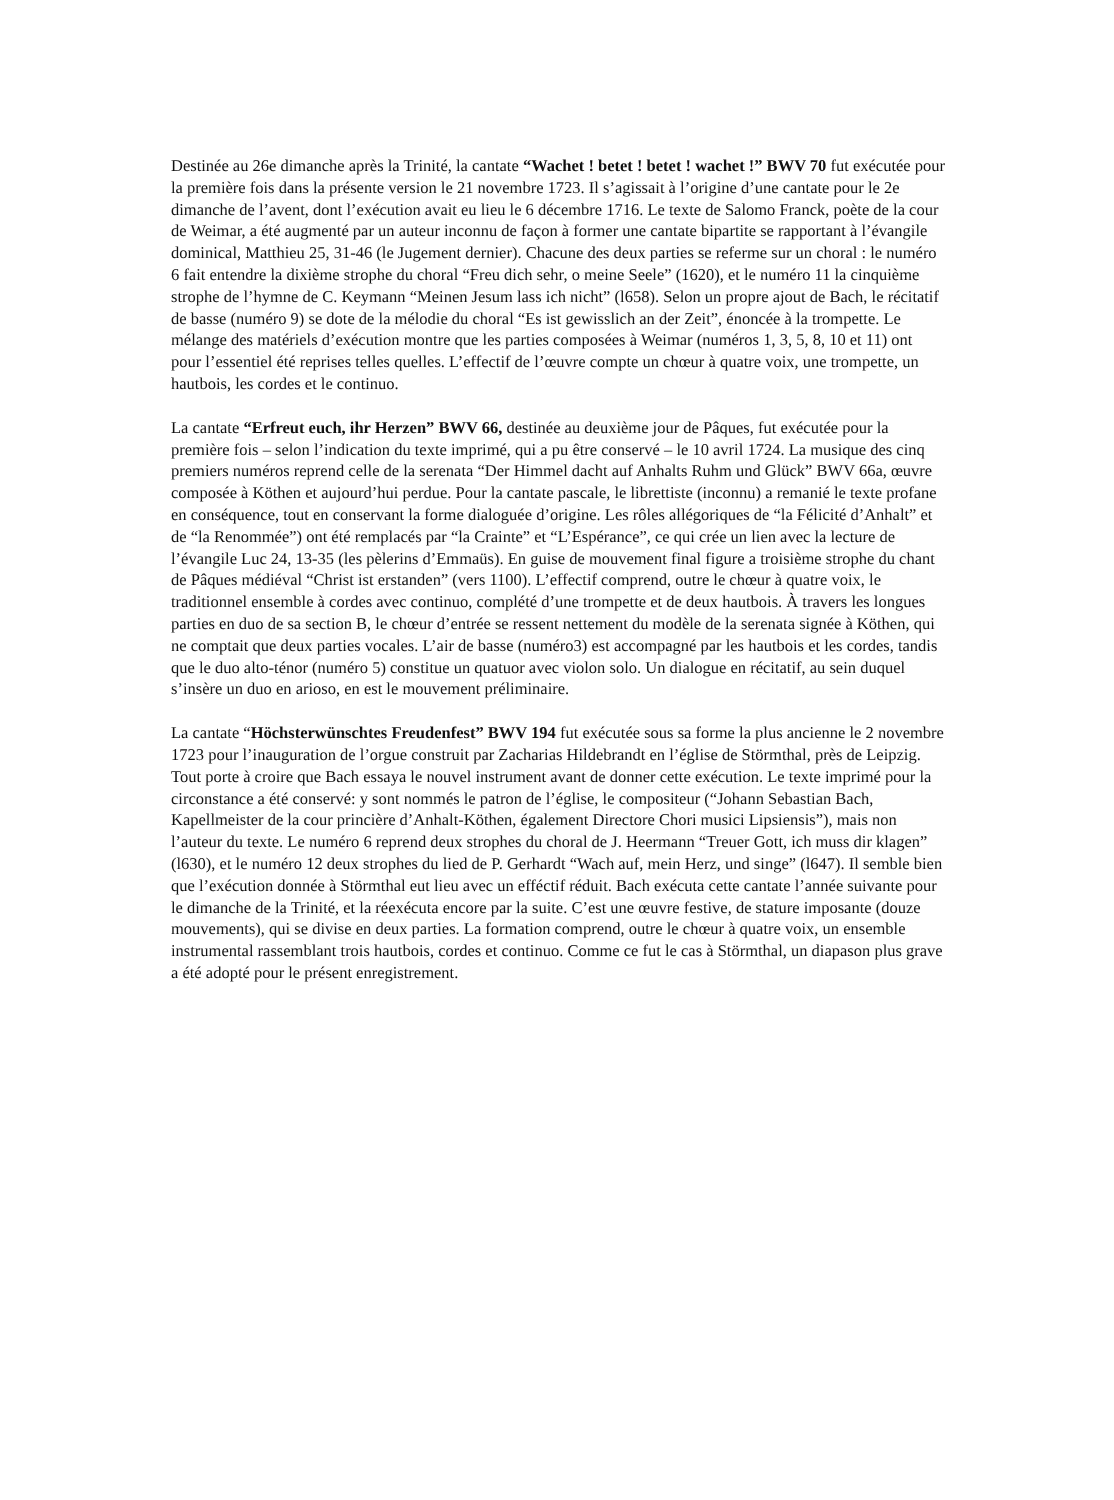Destinée au 26e dimanche après la Trinité, la cantate “Wachet ! betet ! betet ! wachet !” BWV 70 fut exécutée pour la première fois dans la présente version le 21 novembre 1723. Il s’agissait à l’origine d’une cantate pour le 2e dimanche de l’avent, dont l’exécution avait eu lieu le 6 décembre 1716. Le texte de Salomo Franck, poète de la cour de Weimar, a été augmenté par un auteur inconnu de façon à former une cantate bipartite se rapportant à l’évangile dominical, Matthieu 25, 31-46 (le Jugement dernier). Chacune des deux parties se referme sur un choral : le numéro 6 fait entendre la dixième strophe du choral “Freu dich sehr, o meine Seele” (1620), et le numéro 11 la cinquième strophe de l’hymne de C. Keymann “Meinen Jesum lass ich nicht” (l658). Selon un propre ajout de Bach, le récitatif de basse (numéro 9) se dote de la mélodie du choral “Es ist gewisslich an der Zeit”, énoncée à la trompette. Le mélange des matériels d’exécution montre que les parties composées à Weimar (numéros 1, 3, 5, 8, 10 et 11) ont pour l’essentiel été reprises telles quelles. L’effectif de l’œuvre compte un chœur à quatre voix, une trompette, un hautbois, les cordes et le continuo.
La cantate “Erfreut euch, ihr Herzen” BWV 66, destinée au deuxième jour de Pâques, fut exécutée pour la première fois – selon l’indication du texte imprimé, qui a pu être conservé – le 10 avril 1724. La musique des cinq premiers numéros reprend celle de la serenata “Der Himmel dacht auf Anhalts Ruhm und Glück” BWV 66a, œuvre composée à Köthen et aujourd’hui perdue. Pour la cantate pascale, le librettiste (inconnu) a remanié le texte profane en conséquence, tout en conservant la forme dialoguée d’origine. Les rôles allégoriques de “la Félicité d’Anhalt” et de “la Renommée”) ont été remplacés par “la Crainte” et “L’Espérance”, ce qui crée un lien avec la lecture de l’évangile Luc 24, 13-35 (les pèlerins d’Emmaüs). En guise de mouvement final figure a troisième strophe du chant de Pâques médiéval “Christ ist erstanden” (vers 1100). L’effectif comprend, outre le chœur à quatre voix, le traditionnel ensemble à cordes avec continuo, complété d’une trompette et de deux hautbois. À travers les longues parties en duo de sa section B, le chœur d’entrée se ressent nettement du modèle de la serenata signée à Köthen, qui ne comptait que deux parties vocales. L’air de basse (numéro3) est accompagné par les hautbois et les cordes, tandis que le duo alto-ténor (numéro 5) constitue un quatuor avec violon solo. Un dialogue en récitatif, au sein duquel s’insère un duo en arioso, en est le mouvement préliminaire.
La cantate “Höchsterwünschtes Freudenfest” BWV 194 fut exécutée sous sa forme la plus ancienne le 2 novembre 1723 pour l’inauguration de l’orgue construit par Zacharias Hildebrandt en l’église de Störmthal, près de Leipzig. Tout porte à croire que Bach essaya le nouvel instrument avant de donner cette exécution. Le texte imprimé pour la circonstance a été conservé: y sont nommés le patron de l’église, le compositeur (“Johann Sebastian Bach, Kapellmeister de la cour princière d’Anhalt-Köthen, également Directore Chori musici Lipsiensis”), mais non l’auteur du texte. Le numéro 6 reprend deux strophes du choral de J. Heermann “Treuer Gott, ich muss dir klagen” (l630), et le numéro 12 deux strophes du lied de P. Gerhardt “Wach auf, mein Herz, und singe” (l647). Il semble bien que l’exécution donnée à Störmthal eut lieu avec un efféctif réduit. Bach exécuta cette cantate l’année suivante pour le dimanche de la Trinité, et la réexécuta encore par la suite. C’est une œuvre festive, de stature imposante (douze mouvements), qui se divise en deux parties. La formation comprend, outre le chœur à quatre voix, un ensemble instrumental rassemblant trois hautbois, cordes et continuo. Comme ce fut le cas à Störmthal, un diapason plus grave a été adopté pour le présent enregistrement.